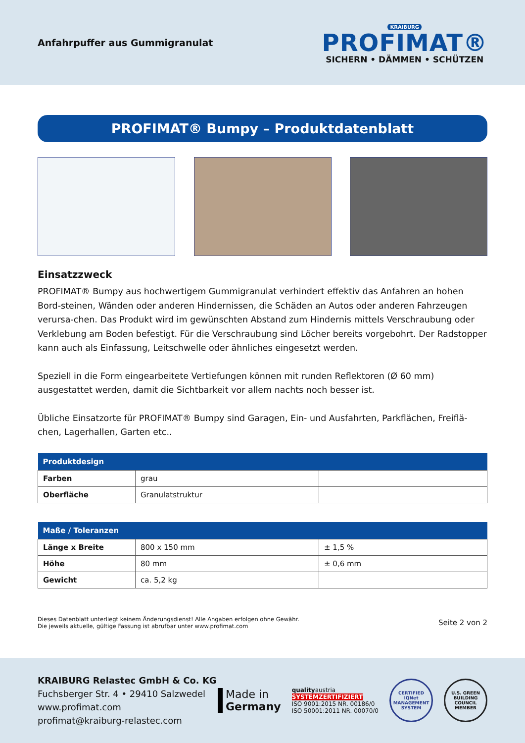Anfahrpuffer aus Gummigranulat
KRAIBURG
PROFIMAT®
SICHERN • DÄMMEN • SCHÜTZEN
PROFIMAT® Bumpy – Produktdatenblatt
Einsatzzweck
PROFIMAT® Bumpy aus hochwertigem Gummigranulat verhindert effektiv das Anfahren an hohen Bord-steinen, Wänden oder anderen Hindernissen, die Schäden an Autos oder anderen Fahrzeugen verursa-chen. Das Produkt wird im gewünschten Abstand zum Hindernis mittels Verschraubung oder Verklebung am Boden befestigt. Für die Verschraubung sind Löcher bereits vorgebohrt. Der Radstopper kann auch als Einfassung, Leitschwelle oder ähnliches eingesetzt werden.
Speziell in die Form eingearbeitete Vertiefungen können mit runden Reflektoren (Ø 60 mm) ausgestattet werden, damit die Sichtbarkeit vor allem nachts noch besser ist.
Übliche Einsatzorte für PROFIMAT® Bumpy sind Garagen, Ein- und Ausfahrten, Parkflächen, Freiflä-chen, Lagerhallen, Garten etc..
| Produktdesign | | |
| --- | --- | --- |
| Farben | grau | |
| Oberfläche | Granulatstruktur | |
| Maße / Toleranzen | | |
| --- | --- | --- |
| Länge x Breite | 800 x 150 mm | ± 1,5 % |
| Höhe | 80 mm | ± 0,6 mm |
| Gewicht | ca. 5,2 kg | |
Dieses Datenblatt unterliegt keinem Änderungsdienst! Alle Angaben erfolgen ohne Gewähr.
Die jeweils aktuelle, gültige Fassung ist abrufbar unter www.profimat.com
Seite 2 von 2
KRAIBURG Relastec GmbH & Co. KG
Fuchsberger Str. 4 • 29410 Salzwedel
www.profimat.com
profimat@kraiburg-relastec.com
Made in
Germany
qualityaustria
SYSTEMZERTIFIZIERT
ISO 9001:2015 NR. 00186/0
ISO 50001:2011 NR. 00070/0
CERTIFIED
IQNet
MANAGEMENT SYSTEM
U.S. GREEN BUILDING COUNCIL
MEMBER